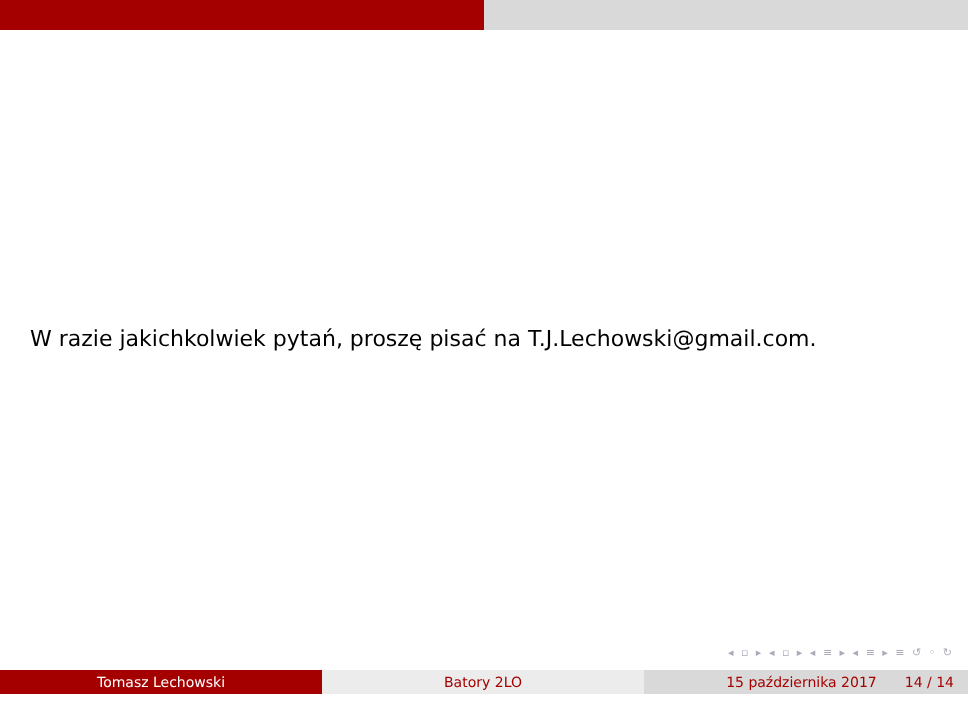W razie jakichkolwiek pytań, proszę pisać na T.J.Lechowski@gmail.com.
◂ ▫ ▸ ◂ ▫ ▸ ◂ ≡ ▸ ◂ ≡ ▸ ≡ ↺ ◦ ↻
Tomasz Lechowski Batory 2LO 15 października 2017 14 / 14